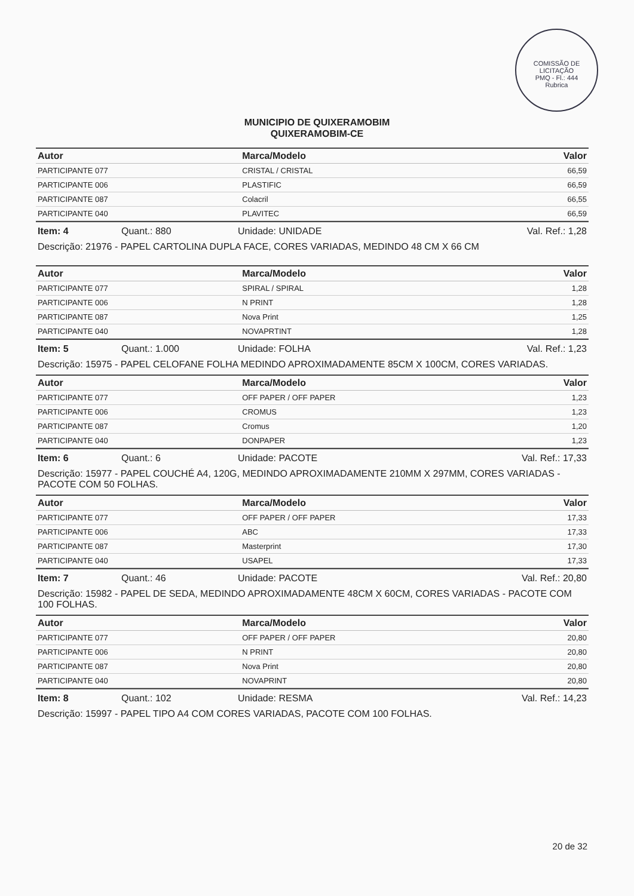COMISSÃO DE LICITAÇÃO
PMQ - Fl.: 444
Rubrica
MUNICIPIO DE QUIXERAMOBIM
QUIXERAMOBIM-CE
| Autor | Marca/Modelo | Valor |
| --- | --- | --- |
| PARTICIPANTE 077 | CRISTAL / CRISTAL | 66,59 |
| PARTICIPANTE 006 | PLASTIFIC | 66,59 |
| PARTICIPANTE 087 | Colacril | 66,55 |
| PARTICIPANTE 040 | PLAVITEC | 66,59 |
Item: 4 Quant.: 880 Unidade: UNIDADE Val. Ref.: 1,28
Descrição: 21976 - PAPEL CARTOLINA DUPLA FACE, CORES VARIADAS, MEDINDO 48 CM X 66 CM
| Autor | Marca/Modelo | Valor |
| --- | --- | --- |
| PARTICIPANTE 077 | SPIRAL / SPIRAL | 1,28 |
| PARTICIPANTE 006 | N PRINT | 1,28 |
| PARTICIPANTE 087 | Nova Print | 1,25 |
| PARTICIPANTE 040 | NOVAPRTINT | 1,28 |
Item: 5 Quant.: 1.000 Unidade: FOLHA Val. Ref.: 1,23
Descrição: 15975 - PAPEL CELOFANE FOLHA MEDINDO APROXIMADAMENTE 85CM X 100CM, CORES VARIADAS.
| Autor | Marca/Modelo | Valor |
| --- | --- | --- |
| PARTICIPANTE 077 | OFF PAPER / OFF PAPER | 1,23 |
| PARTICIPANTE 006 | CROMUS | 1,23 |
| PARTICIPANTE 087 | Cromus | 1,20 |
| PARTICIPANTE 040 | DONPAPER | 1,23 |
Item: 6 Quant.: 6 Unidade: PACOTE Val. Ref.: 17,33
Descrição: 15977 - PAPEL COUCHÉ A4, 120G, MEDINDO APROXIMADAMENTE 210MM X 297MM, CORES VARIADAS - PACOTE COM 50 FOLHAS.
| Autor | Marca/Modelo | Valor |
| --- | --- | --- |
| PARTICIPANTE 077 | OFF PAPER / OFF PAPER | 17,33 |
| PARTICIPANTE 006 | ABC | 17,33 |
| PARTICIPANTE 087 | Masterprint | 17,30 |
| PARTICIPANTE 040 | USAPEL | 17,33 |
Item: 7 Quant.: 46 Unidade: PACOTE Val. Ref.: 20,80
Descrição: 15982 - PAPEL DE SEDA, MEDINDO APROXIMADAMENTE 48CM X 60CM, CORES VARIADAS - PACOTE COM 100 FOLHAS.
| Autor | Marca/Modelo | Valor |
| --- | --- | --- |
| PARTICIPANTE 077 | OFF PAPER / OFF PAPER | 20,80 |
| PARTICIPANTE 006 | N PRINT | 20,80 |
| PARTICIPANTE 087 | Nova Print | 20,80 |
| PARTICIPANTE 040 | NOVAPRINT | 20,80 |
Item: 8 Quant.: 102 Unidade: RESMA Val. Ref.: 14,23
Descrição: 15997 - PAPEL TIPO A4 COM CORES VARIADAS, PACOTE COM 100 FOLHAS.
20 de 32